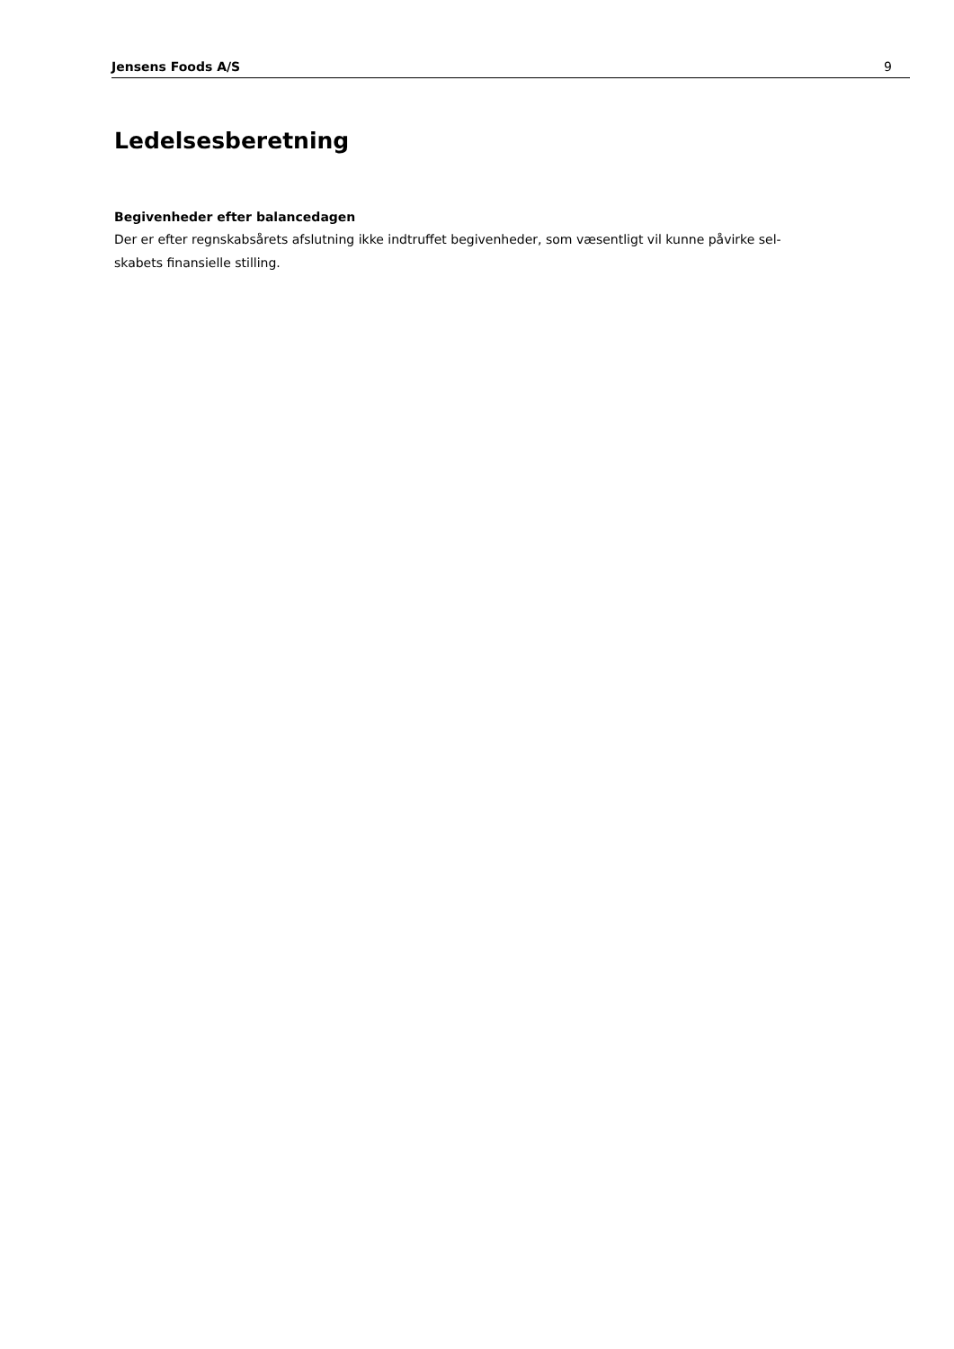Jensens Foods A/S 9
Ledelsesberetning
Begivenheder efter balancedagen
Der er efter regnskabsårets afslutning ikke indtruffet begivenheder, som væsentligt vil kunne påvirke sel-
skabets finansielle stilling.